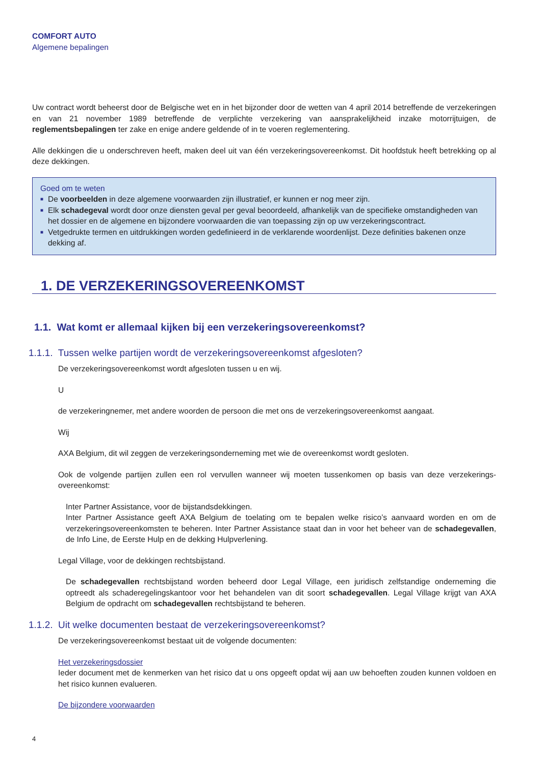COMFORT AUTO
Algemene bepalingen
Uw contract wordt beheerst door de Belgische wet en in het bijzonder door de wetten van 4 april 2014 betreffende de verzekeringen en van 21 november 1989 betreffende de verplichte verzekering van aansprakelijkheid inzake motorrijtuigen, de reglementsbepalingen ter zake en enige andere geldende of in te voeren reglementering.
Alle dekkingen die u onderschreven heeft, maken deel uit van één verzekeringsovereenkomst. Dit hoofdstuk heeft betrekking op al deze dekkingen.
Goed om te weten
■ De voorbeelden in deze algemene voorwaarden zijn illustratief, er kunnen er nog meer zijn.
■ Elk schadegeval wordt door onze diensten geval per geval beoordeeld, afhankelijk van de specifieke omstandigheden van het dossier en de algemene en bijzondere voorwaarden die van toepassing zijn op uw verzekeringscontract.
■ Vetgedrukte termen en uitdrukkingen worden gedefinieerd in de verklarende woordenlijst. Deze definities bakenen onze dekking af.
1. DE VERZEKERINGSOVEREENKOMST
1.1. Wat komt er allemaal kijken bij een verzekeringsovereenkomst?
1.1.1. Tussen welke partijen wordt de verzekeringsovereenkomst afgesloten?
De verzekeringsovereenkomst wordt afgesloten tussen u en wij.
U
de verzekeringnemer, met andere woorden de persoon die met ons de verzekeringsovereenkomst aangaat.
Wij
AXA Belgium, dit wil zeggen de verzekeringsonderneming met wie de overeenkomst wordt gesloten.
Ook de volgende partijen zullen een rol vervullen wanneer wij moeten tussenkomen op basis van deze verzekerings-overeenkomst:
Inter Partner Assistance, voor de bijstandsdekkingen.
Inter Partner Assistance geeft AXA Belgium de toelating om te bepalen welke risico’s aanvaard worden en om de verzekeringsovereenkomsten te beheren. Inter Partner Assistance staat dan in voor het beheer van de schadegevallen, de Info Line, de Eerste Hulp en de dekking Hulpverlening.
Legal Village, voor de dekkingen rechtsbijstand.
De schadegevallen rechtsbijstand worden beheerd door Legal Village, een juridisch zelfstandige onderneming die optreedt als schaderegelingskantoor voor het behandelen van dit soort schadegevallen. Legal Village krijgt van AXA Belgium de opdracht om schadegevallen rechtsbijstand te beheren.
1.1.2. Uit welke documenten bestaat de verzekeringsovereenkomst?
De verzekeringsovereenkomst bestaat uit de volgende documenten:
Het verzekeringsdossier
Ieder document met de kenmerken van het risico dat u ons opgeeft opdat wij aan uw behoeften zouden kunnen voldoen en het risico kunnen evalueren.
De bijzondere voorwaarden
4